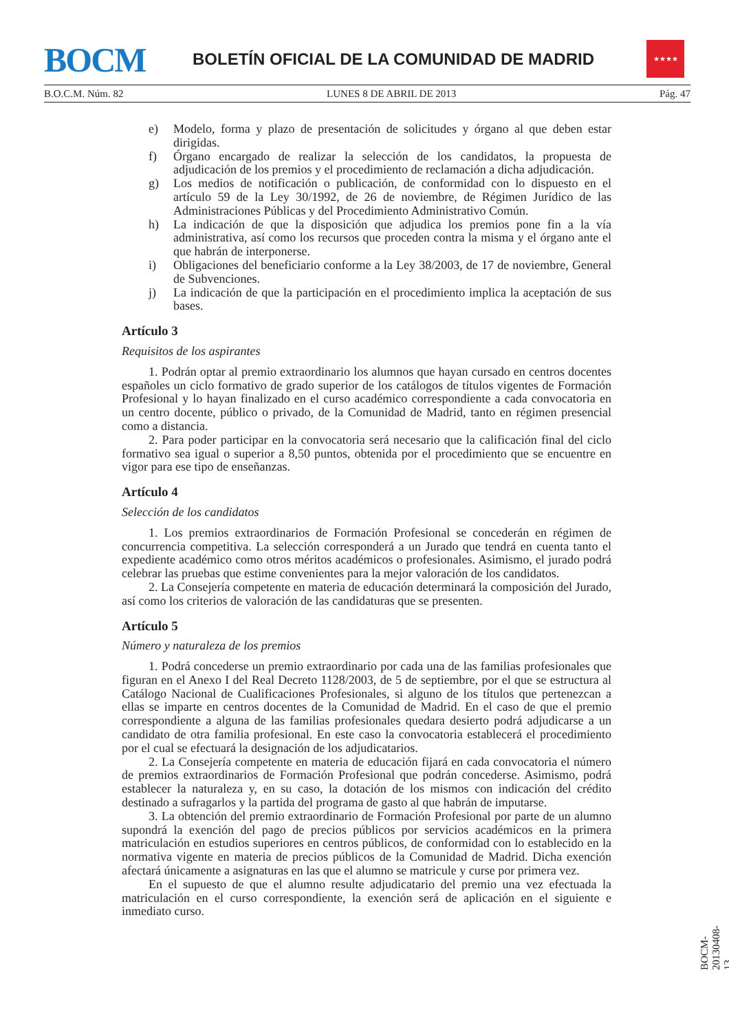BOCM
BOLETÍN OFICIAL DE LA COMUNIDAD DE MADRID
★★★★
B.O.C.M. Núm. 82 LUNES 8 DE ABRIL DE 2013 Pág. 47
e) Modelo, forma y plazo de presentación de solicitudes y órgano al que deben estar dirigidas.
f) Órgano encargado de realizar la selección de los candidatos, la propuesta de adjudicación de los premios y el procedimiento de reclamación a dicha adjudicación.
g) Los medios de notificación o publicación, de conformidad con lo dispuesto en el artículo 59 de la Ley 30/1992, de 26 de noviembre, de Régimen Jurídico de las Administraciones Públicas y del Procedimiento Administrativo Común.
h) La indicación de que la disposición que adjudica los premios pone fin a la vía administrativa, así como los recursos que proceden contra la misma y el órgano ante el que habrán de interponerse.
i) Obligaciones del beneficiario conforme a la Ley 38/2003, de 17 de noviembre, General de Subvenciones.
j) La indicación de que la participación en el procedimiento implica la aceptación de sus bases.
Artículo 3
Requisitos de los aspirantes
1. Podrán optar al premio extraordinario los alumnos que hayan cursado en centros docentes españoles un ciclo formativo de grado superior de los catálogos de títulos vigentes de Formación Profesional y lo hayan finalizado en el curso académico correspondiente a cada convocatoria en un centro docente, público o privado, de la Comunidad de Madrid, tanto en régimen presencial como a distancia.
2. Para poder participar en la convocatoria será necesario que la calificación final del ciclo formativo sea igual o superior a 8,50 puntos, obtenida por el procedimiento que se encuentre en vigor para ese tipo de enseñanzas.
Artículo 4
Selección de los candidatos
1. Los premios extraordinarios de Formación Profesional se concederán en régimen de concurrencia competitiva. La selección corresponderá a un Jurado que tendrá en cuenta tanto el expediente académico como otros méritos académicos o profesionales. Asimismo, el jurado podrá celebrar las pruebas que estime convenientes para la mejor valoración de los candidatos.
2. La Consejería competente en materia de educación determinará la composición del Jurado, así como los criterios de valoración de las candidaturas que se presenten.
Artículo 5
Número y naturaleza de los premios
1. Podrá concederse un premio extraordinario por cada una de las familias profesionales que figuran en el Anexo I del Real Decreto 1128/2003, de 5 de septiembre, por el que se estructura al Catálogo Nacional de Cualificaciones Profesionales, si alguno de los títulos que pertenezcan a ellas se imparte en centros docentes de la Comunidad de Madrid. En el caso de que el premio correspondiente a alguna de las familias profesionales quedara desierto podrá adjudicarse a un candidato de otra familia profesional. En este caso la convocatoria establecerá el procedimiento por el cual se efectuará la designación de los adjudicatarios.
2. La Consejería competente en materia de educación fijará en cada convocatoria el número de premios extraordinarios de Formación Profesional que podrán concederse. Asimismo, podrá establecer la naturaleza y, en su caso, la dotación de los mismos con indicación del crédito destinado a sufragarlos y la partida del programa de gasto al que habrán de imputarse.
3. La obtención del premio extraordinario de Formación Profesional por parte de un alumno supondrá la exención del pago de precios públicos por servicios académicos en la primera matriculación en estudios superiores en centros públicos, de conformidad con lo establecido en la normativa vigente en materia de precios públicos de la Comunidad de Madrid. Dicha exención afectará únicamente a asignaturas en las que el alumno se matricule y curse por primera vez.
En el supuesto de que el alumno resulte adjudicatario del premio una vez efectuada la matriculación en el curso correspondiente, la exención será de aplicación en el siguiente e inmediato curso.
BOCM-20130408-13